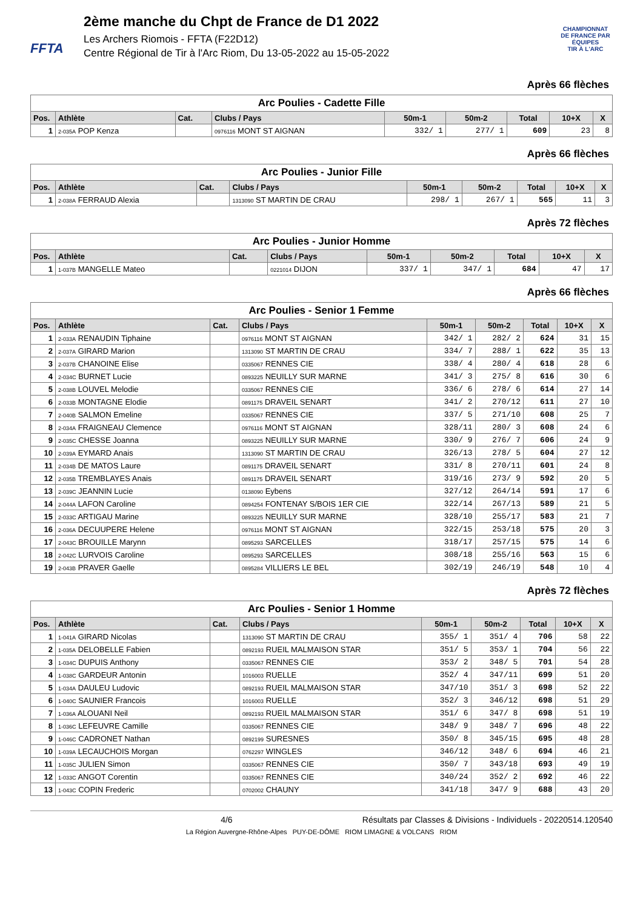FFTA
2ème manche du Chpt de France de D1 2022
Les Archers Riomois - FFTA (F22D12)
Centre Régional de Tir à l'Arc Riom, Du 13-05-2022 au 15-05-2022
CHAMPIONNAT
DE FRANCE PAR ÉQUIPES
TIR À L'ARC
Après 66 flèches
| Arc Poulies - Cadette Fille | | | | | | | | |
| --- | --- | --- | --- | --- | --- | --- | --- | --- |
| Pos. | Athlète | Cat. | Clubs / Pays | 50m-1 | 50m-2 | Total | 10+X | X |
| 1 | 2-035A POP Kenza | | 0976116 MONT ST AIGNAN | 332/ 1 | 277/ 1 | 609 | 23 | 8 |
Après 66 flèches
| Arc Poulies - Junior Fille | | | | | | | | |
| --- | --- | --- | --- | --- | --- | --- | --- | --- |
| Pos. | Athlète | Cat. | Clubs / Pays | 50m-1 | 50m-2 | Total | 10+X | X |
| 1 | 2-038A FERRAUD Alexia | | 1313090 ST MARTIN DE CRAU | 298/ 1 | 267/ 1 | 565 | 11 | 3 |
Après 72 flèches
| Arc Poulies - Junior Homme | | | | | | | | |
| --- | --- | --- | --- | --- | --- | --- | --- | --- |
| Pos. | Athlète | Cat. | Clubs / Pays | 50m-1 | 50m-2 | Total | 10+X | X |
| 1 | 1-037B MANGELLE Mateo | | 0221014 DIJON | 337/ 1 | 347/ 1 | 684 | 47 | 17 |
Après 66 flèches
| Arc Poulies - Senior 1 Femme | | | | | | | | |
| --- | --- | --- | --- | --- | --- | --- | --- | --- |
| Pos. | Athlète | Cat. | Clubs / Pays | 50m-1 | 50m-2 | Total | 10+X | X |
| 1 | 2-033A RENAUDIN Tiphaine | | 0976116 MONT ST AIGNAN | 342/ 1 | 282/ 2 | 624 | 31 | 15 |
| 2 | 2-037A GIRARD Marion | | 1313090 ST MARTIN DE CRAU | 334/ 7 | 288/ 1 | 622 | 35 | 13 |
| 3 | 2-037B CHANOINE Elise | | 0335067 RENNES CIE | 338/ 4 | 280/ 4 | 618 | 28 | 6 |
| 4 | 2-034C BURNET Lucie | | 0893225 NEUILLY SUR MARNE | 341/ 3 | 275/ 8 | 616 | 30 | 6 |
| 5 | 2-038B LOUVEL Melodie | | 0335067 RENNES CIE | 336/ 6 | 278/ 6 | 614 | 27 | 14 |
| 6 | 2-033B MONTAGNE Elodie | | 0891175 DRAVEIL SENART | 341/ 2 | 270/12 | 611 | 27 | 10 |
| 7 | 2-040B SALMON Emeline | | 0335067 RENNES CIE | 337/ 5 | 271/10 | 608 | 25 | 7 |
| 8 | 2-034A FRAIGNEAU Clemence | | 0976116 MONT ST AIGNAN | 328/11 | 280/ 3 | 608 | 24 | 6 |
| 9 | 2-035C CHESSE Joanna | | 0893225 NEUILLY SUR MARNE | 330/ 9 | 276/ 7 | 606 | 24 | 9 |
| 10 | 2-039A EYMARD Anais | | 1313090 ST MARTIN DE CRAU | 326/13 | 278/ 5 | 604 | 27 | 12 |
| 11 | 2-034B DE MATOS Laure | | 0891175 DRAVEIL SENART | 331/ 8 | 270/11 | 601 | 24 | 8 |
| 12 | 2-035B TREMBLAYES Anais | | 0891175 DRAVEIL SENART | 319/16 | 273/ 9 | 592 | 20 | 5 |
| 13 | 2-039C JEANNIN Lucie | | 0138090 Eybens | 327/12 | 264/14 | 591 | 17 | 6 |
| 14 | 2-044A LAFON Caroline | | 0894254 FONTENAY S/BOIS 1ER CIE | 322/14 | 267/13 | 589 | 21 | 5 |
| 15 | 2-033C ARTIGAU Marine | | 0893225 NEUILLY SUR MARNE | 328/10 | 255/17 | 583 | 21 | 7 |
| 16 | 2-036A DECUUPERE Helene | | 0976116 MONT ST AIGNAN | 322/15 | 253/18 | 575 | 20 | 3 |
| 17 | 2-043C BROUILLE Marynn | | 0895293 SARCELLES | 318/17 | 257/15 | 575 | 14 | 6 |
| 18 | 2-042C LURVOIS Caroline | | 0895293 SARCELLES | 308/18 | 255/16 | 563 | 15 | 6 |
| 19 | 2-043B PRAVER Gaelle | | 0895284 VILLIERS LE BEL | 302/19 | 246/19 | 548 | 10 | 4 |
Après 72 flèches
| Arc Poulies - Senior 1 Homme | | | | | | | | |
| --- | --- | --- | --- | --- | --- | --- | --- | --- |
| Pos. | Athlète | Cat. | Clubs / Pays | 50m-1 | 50m-2 | Total | 10+X | X |
| 1 | 1-041A GIRARD Nicolas | | 1313090 ST MARTIN DE CRAU | 355/ 1 | 351/ 4 | 706 | 58 | 22 |
| 2 | 1-035A DELOBELLE Fabien | | 0892193 RUEIL MALMAISON STAR | 351/ 5 | 353/ 1 | 704 | 56 | 22 |
| 3 | 1-034C DUPUIS Anthony | | 0335067 RENNES CIE | 353/ 2 | 348/ 5 | 701 | 54 | 28 |
| 4 | 1-038C GARDEUR Antonin | | 1016003 RUELLE | 352/ 4 | 347/11 | 699 | 51 | 20 |
| 5 | 1-034A DAULEU Ludovic | | 0892193 RUEIL MALMAISON STAR | 347/10 | 351/ 3 | 698 | 52 | 22 |
| 6 | 1-040C SAUNIER Francois | | 1016003 RUELLE | 352/ 3 | 346/12 | 698 | 51 | 29 |
| 7 | 1-036A ALOUANI Neil | | 0892193 RUEIL MALMAISON STAR | 351/ 6 | 347/ 8 | 698 | 51 | 19 |
| 8 | 1-036C LEFEUVRE Camille | | 0335067 RENNES CIE | 348/ 9 | 348/ 7 | 696 | 48 | 22 |
| 9 | 1-046C CADRONET Nathan | | 0892199 SURESNES | 350/ 8 | 345/15 | 695 | 48 | 28 |
| 10 | 1-039A LECAUCHOIS Morgan | | 0762297 WINGLES | 346/12 | 348/ 6 | 694 | 46 | 21 |
| 11 | 1-035C JULIEN Simon | | 0335067 RENNES CIE | 350/ 7 | 343/18 | 693 | 49 | 19 |
| 12 | 1-033C ANGOT Corentin | | 0335067 RENNES CIE | 340/24 | 352/ 2 | 692 | 46 | 22 |
| 13 | 1-043C COPIN Frederic | | 0702002 CHAUNY | 341/18 | 347/ 9 | 688 | 43 | 20 |
4/6 Résultats par Classes & Divisions - Individuels - 20220514.120540
La Région Auvergne-Rhône-Alpes PUY-DE-DÔME RIOM LIMAGNE & VOLCANS RIOM